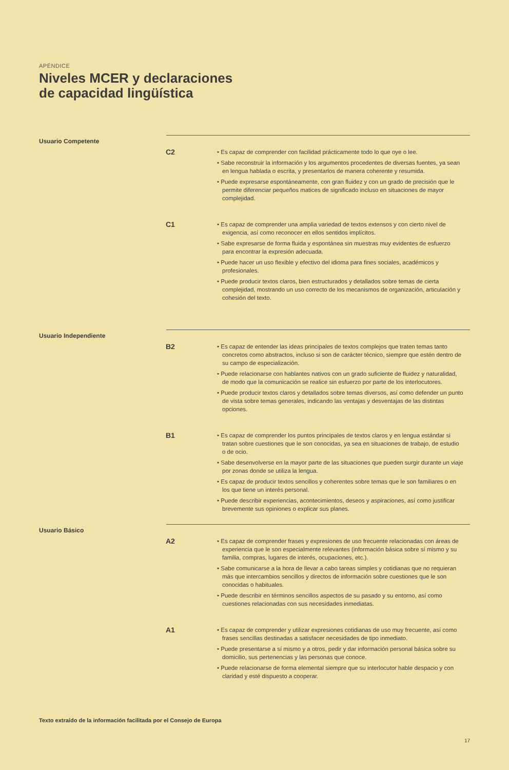APÉNDICE
Niveles MCER y declaraciones
de capacidad lingüística
Usuario Competente
C2
• Es capaz de comprender con facilidad prácticamente todo lo que oye o lee.
• Sabe reconstruir la información y los argumentos procedentes de diversas fuentes, ya sean en lengua hablada o escrita, y presentarlos de manera coherente y resumida.
• Puede expresarse espontáneamente, con gran fluidez y con un grado de precisión que le permite diferenciar pequeños matices de significado incluso en situaciones de mayor complejidad.
C1
• Es capaz de comprender una amplia variedad de textos extensos y con cierto nivel de exigencia, así como reconocer en ellos sentidos implícitos.
• Sabe expresarse de forma fluida y espontánea sin muestras muy evidentes de esfuerzo para encontrar la expresión adecuada.
• Puede hacer un uso flexible y efectivo del idioma para fines sociales, académicos y profesionales.
• Puede producir textos claros, bien estructurados y detallados sobre temas de cierta complejidad, mostrando un uso correcto de los mecanismos de organización, articulación y cohesión del texto.
Usuario Independiente
B2
• Es capaz de entender las ideas principales de textos complejos que traten temas tanto concretos como abstractos, incluso si son de carácter técnico, siempre que estén dentro de su campo de especialización.
• Puede relacionarse con hablantes nativos con un grado suficiente de fluidez y naturalidad, de modo que la comunicación se realice sin esfuerzo por parte de los interlocutores.
• Puede producir textos claros y detallados sobre temas diversos, así como defender un punto de vista sobre temas generales, indicando las ventajas y desventajas de las distintas opciones.
B1
• Es capaz de comprender los puntos principales de textos claros y en lengua estándar si tratan sobre cuestiones que le son conocidas, ya sea en situaciones de trabajo, de estudio o de ocio.
• Sabe desenvolverse en la mayor parte de las situaciones que pueden surgir durante un viaje por zonas donde se utiliza la lengua.
• Es capaz de producir textos sencillos y coherentes sobre temas que le son familiares o en los que tiene un interés personal.
• Puede describir experiencias, acontecimientos, deseos y aspiraciones, así como justificar brevemente sus opiniones o explicar sus planes.
Usuario Básico
A2
• Es capaz de comprender frases y expresiones de uso frecuente relacionadas con áreas de experiencia que le son especialmente relevantes (información básica sobre sí mismo y su familia, compras, lugares de interés, ocupaciones, etc.).
• Sabe comunicarse a la hora de llevar a cabo tareas simples y cotidianas que no requieran más que intercambios sencillos y directos de información sobre cuestiones que le son conocidas o habituales.
• Puede describir en términos sencillos aspectos de su pasado y su entorno, así como cuestiones relacionadas con sus necesidades inmediatas.
A1
• Es capaz de comprender y utilizar expresiones cotidianas de uso muy frecuente, así como frases sencillas destinadas a satisfacer necesidades de tipo inmediato.
• Puede presentarse a sí mismo y a otros, pedir y dar información personal básica sobre su domicilio, sus pertenencias y las personas que conoce.
• Puede relacionarse de forma elemental siempre que su interlocutor hable despacio y con claridad y esté dispuesto a cooperar.
Texto extraído de la información facilitada por el Consejo de Europa
17